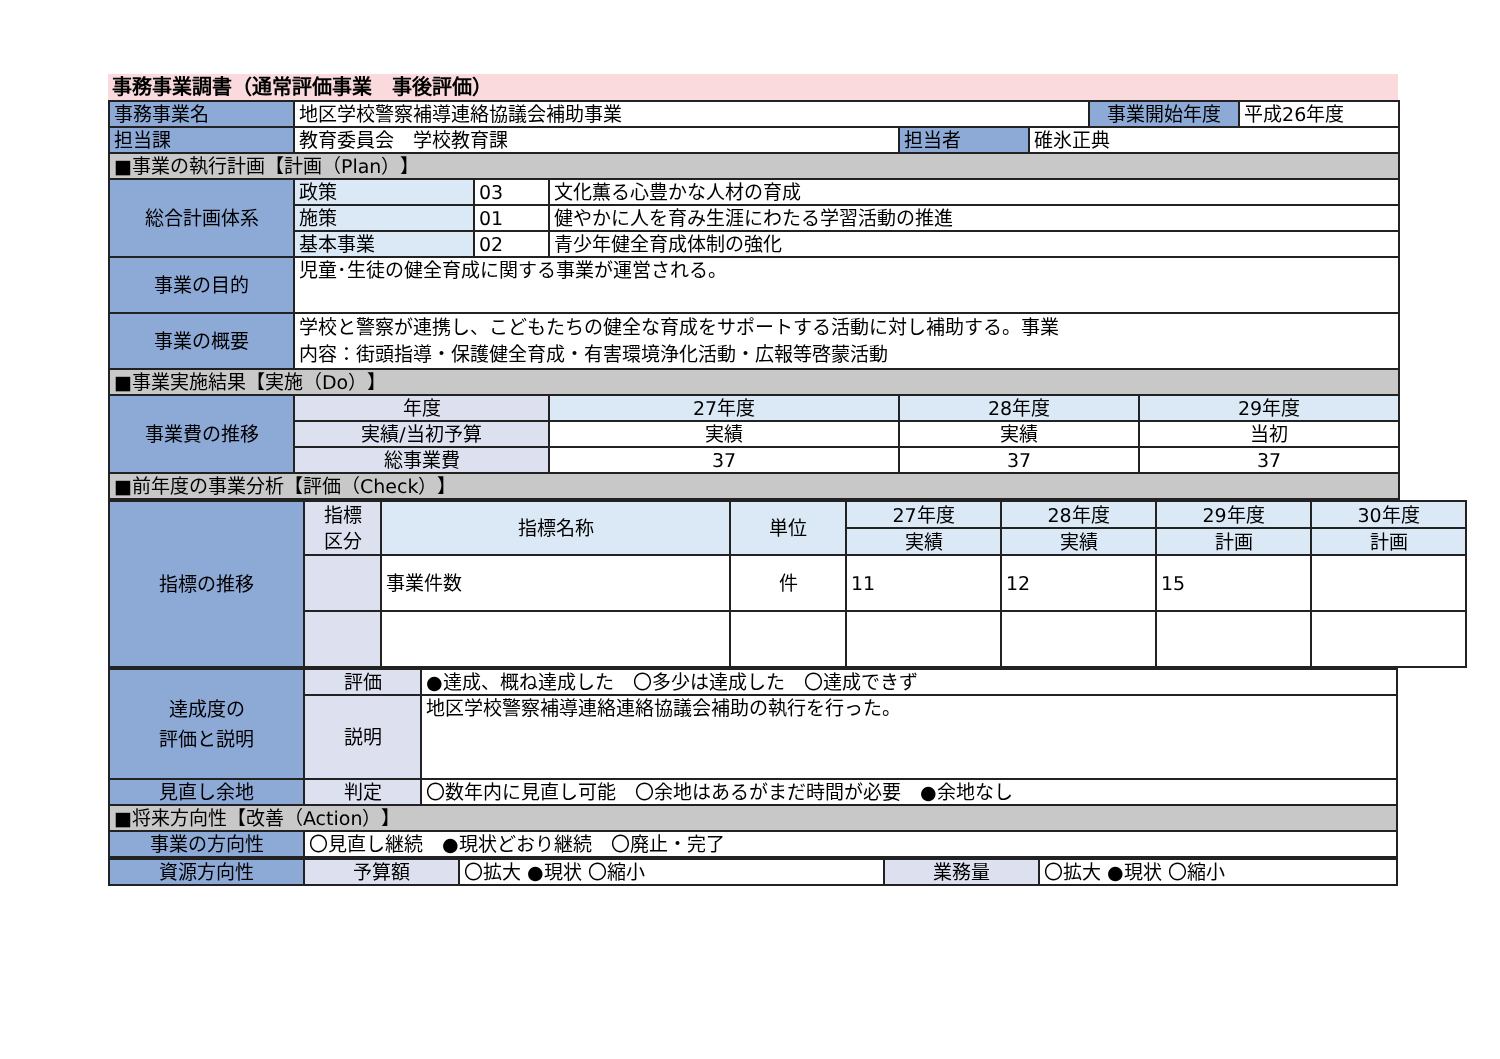事務事業調書（通常評価事業　事後評価）
| 事務事業名 | 地区学校警察補導連絡協議会補助事業 | | | | | 事業開始年度 | | 平成26年度 |
| 担当課 | 教育委員会 学校教育課 | | | 担当者 | 碓氷正典 | | | |
| ■事業の執行計画【計画（Plan）】 | | | | | | | | |
| 総合計画体系 | 政策 | 03 | 文化薫る心豊かな人材の育成 | | | | | |
| | 施策 | 01 | 健やかに人を育み生涯にわたる学習活動の推進 | | | | | |
| | 基本事業 | 02 | 青少年健全育成体制の強化 | | | | | |
| 事業の目的 | 児童･生徒の健全育成に関する事業が運営される。 | | | | | | | |
| 事業の概要 | 学校と警察が連携し、こどもたちの健全な育成をサポートする活動に対し補助する。事業 内容：街頭指導・保護健全育成・有害環境浄化活動・広報等啓蒙活動 | | | | | | | |
| ■事業実施結果【実施（Do）】 | | | | | | | | |
| 事業費の推移 | 年度 | | 27年度 | 28年度 | | | 29年度 | |
| | 実績/当初予算 | | 実績 | 実績 | | | 当初 | |
| | 総事業費 | | 37 | 37 | | | 37 | |
| ■前年度の事業分析【評価（Check）】 | | | | | | | | |
| 指標の推移 | 指標 区分 | 指標名称 | 単位 | 27年度 | 28年度 | 29年度 | 30年度 |
| | | | | 実績 | 実績 | 計画 | 計画 |
| | | 事業件数 | 件 | 11 | 12 | 15 | |
| 達成度の 評価と説明 | 評価 | ●達成、概ね達成した 〇多少は達成した 〇達成できず |
| | 説明 | 地区学校警察補導連絡連絡協議会補助の執行を行った。 |
| 見直し余地 | 判定 | 〇数年内に見直し可能 〇余地はあるがまだ時間が必要 ●余地なし |
| ■将来方向性【改善（Action）】 | | |
| 事業の方向性 | 〇見直し継続 ●現状どおり継続 〇廃止・完了 | |
| 資源方向性 | 予算額 | 〇拡大 ●現状 〇縮小 | 業務量 | 〇拡大 ●現状 〇縮小 |